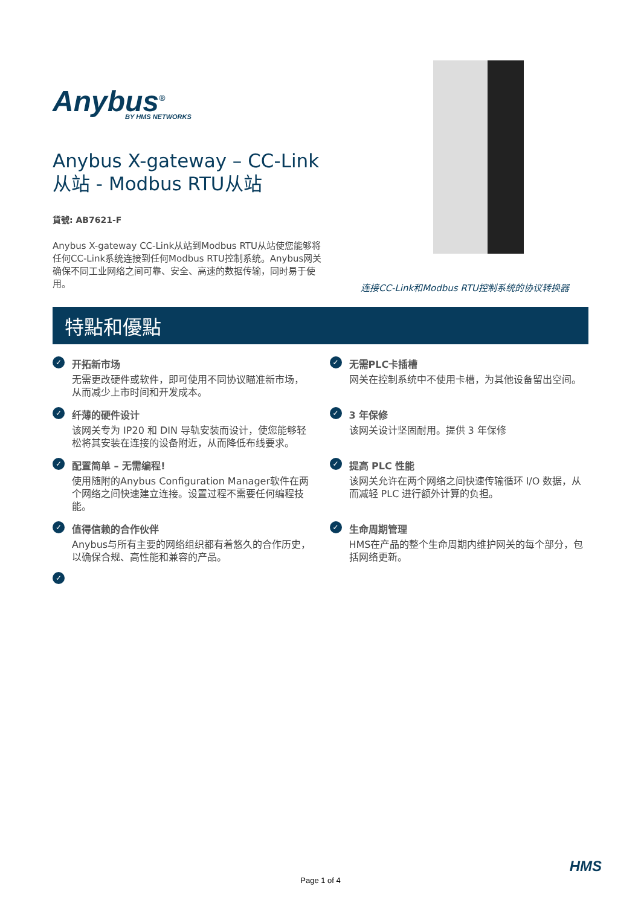Anybus<sup>®</sup>
BY HMS NETWORKS
Anybus X-gateway – CC-Link 从站 - Modbus RTU从站
貨號: AB7621-F
Anybus X-gateway CC-Link从站到Modbus RTU从站使您能够将任何CC-Link系统连接到任何Modbus RTU控制系统。Anybus网关确保不同工业网络之间可靠、安全、高速的数据传输，同时易于使用。
连接CC-Link和Modbus RTU控制系统的协议转换器
特點和優點
✓
开拓新市场
无需更改硬件或软件，即可使用不同协议瞄准新市场，从而减少上市时间和开发成本。
✓
无需PLC卡插槽
网关在控制系统中不使用卡槽，为其他设备留出空间。
✓
纤薄的硬件设计
该网关专为 IP20 和 DIN 导轨安装而设计，使您能够轻松将其安装在连接的设备附近，从而降低布线要求。
✓
3 年保修
该网关设计坚固耐用。提供 3 年保修
✓
配置简单 – 无需编程!
使用随附的Anybus Configuration Manager软件在两个网络之间快速建立连接。设置过程不需要任何编程技能。
✓
提高 PLC 性能
该网关允许在两个网络之间快速传输循环 I/O 数据，从而减轻 PLC 进行额外计算的负担。
✓
值得信赖的合作伙伴
Anybus与所有主要的网络组织都有着悠久的合作历史，以确保合规、高性能和兼容的产品。
✓
生命周期管理
HMS在产品的整个生命周期内维护网关的每个部分，包括网络更新。
✓
HMS
Page 1 of 4